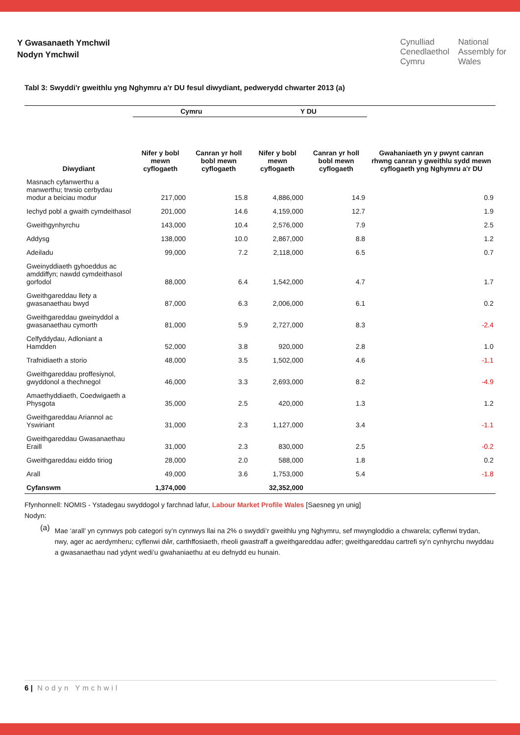Y Gwasanaeth Ymchwil
Nodyn Ymchwil
Cynulliad
Cenedlaethol
Cymru
National
Assembly for
Wales
Tabl 3: Swyddi'r gweithlu yng Nghymru a'r DU fesul diwydiant, pedwerydd chwarter 2013 (a)
| | Cymru | | Y DU | | Gwahaniaeth yn y pwynt canran rhwng canran y gweithlu sydd mewn cyflogaeth yng Nghymru a'r DU |
| --- | --- | --- | --- | --- | --- |
| Diwydiant | Nifer y bobl mewn cyflogaeth | Canran yr holl bobl mewn cyflogaeth | Nifer y bobl mewn cyflogaeth | Canran yr holl bobl mewn cyflogaeth | |
| Masnach cyfanwerthu a manwerthu; trwsio cerbydau modur a beiciau modur | 217,000 | 15.8 | 4,886,000 | 14.9 | 0.9 |
| Iechyd pobl a gwaith cymdeithasol | 201,000 | 14.6 | 4,159,000 | 12.7 | 1.9 |
| Gweithgynhyrchu | 143,000 | 10.4 | 2,576,000 | 7.9 | 2.5 |
| Addysg | 138,000 | 10.0 | 2,867,000 | 8.8 | 1.2 |
| Adeiladu | 99,000 | 7.2 | 2,118,000 | 6.5 | 0.7 |
| Gweinyddiaeth gyhoeddus ac amddiffyn; nawdd cymdeithasol gorfodol | 88,000 | 6.4 | 1,542,000 | 4.7 | 1.7 |
| Gweithgareddau llety a gwasanaethau bwyd | 87,000 | 6.3 | 2,006,000 | 6.1 | 0.2 |
| Gweithgareddau gweinyddol a gwasanaethau cymorth | 81,000 | 5.9 | 2,727,000 | 8.3 | -2.4 |
| Celfyddydau, Adloniant a Hamdden | 52,000 | 3.8 | 920,000 | 2.8 | 1.0 |
| Trafnidiaeth a storio | 48,000 | 3.5 | 1,502,000 | 4.6 | -1.1 |
| Gweithgareddau proffesiynol, gwyddonol a thechnegol | 46,000 | 3.3 | 2,693,000 | 8.2 | -4.9 |
| Amaethyddiaeth, Coedwigaeth a Physgota | 35,000 | 2.5 | 420,000 | 1.3 | 1.2 |
| Gweithgareddau Ariannol ac Yswiriant | 31,000 | 2.3 | 1,127,000 | 3.4 | -1.1 |
| Gweithgareddau Gwasanaethau Eraill | 31,000 | 2.3 | 830,000 | 2.5 | -0.2 |
| Gweithgareddau eiddo tiriog | 28,000 | 2.0 | 588,000 | 1.8 | 0.2 |
| Arall | 49,000 | 3.6 | 1,753,000 | 5.4 | -1.8 |
| Cyfanswm | 1,374,000 | | 32,352,000 | | |
Ffynhonnell: NOMIS - Ystadegau swyddogol y farchnad lafur, Labour Market Profile Wales [Saesneg yn unig]
Nodyn:
(a)
Mae ‘arall’ yn cynnwys pob categori sy’n cynnwys llai na 2% o swyddi’r gweithlu yng Nghymru, sef mwyngloddio a chwarela; cyflenwi trydan, nwy, ager ac aerdymheru; cyflenwi dŵr, carthffosiaeth, rheoli gwastraff a gweithgareddau adfer; gweithgareddau cartrefi sy’n cynhyrchu nwyddau a gwasanaethau nad ydynt wedi’u gwahaniaethu at eu defnydd eu hunain.
6 | Nodyn Ymchwil